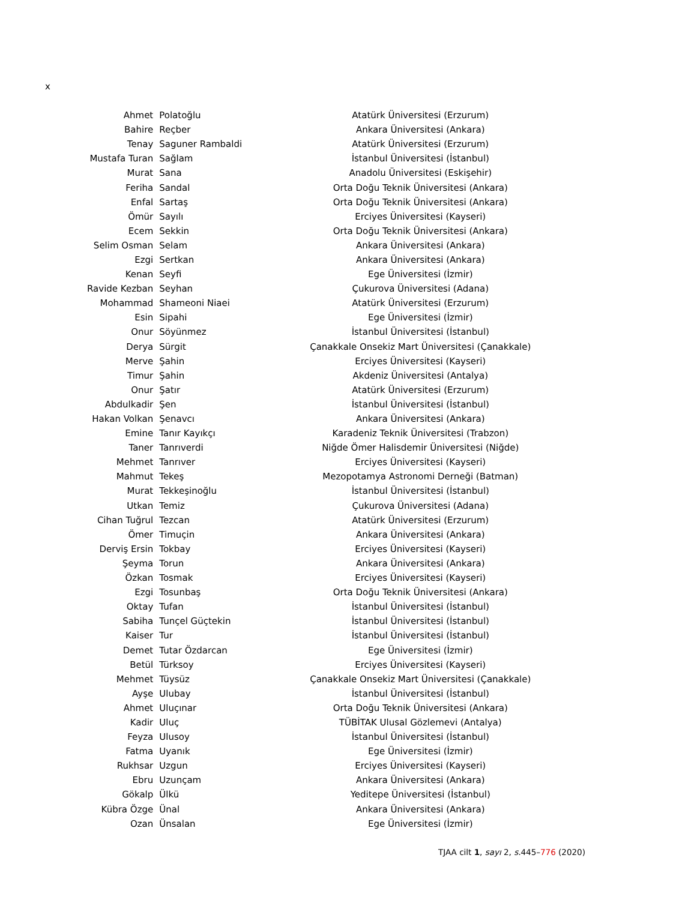x
| Ahmet | Polatoğlu | Atatürk Üniversitesi (Erzurum) |
| Bahire | Reçber | Ankara Üniversitesi (Ankara) |
| Tenay | Saguner Rambaldi | Atatürk Üniversitesi (Erzurum) |
| Mustafa Turan | Sağlam | İstanbul Üniversitesi (İstanbul) |
| Murat | Sana | Anadolu Üniversitesi (Eskişehir) |
| Feriha | Sandal | Orta Doğu Teknik Üniversitesi (Ankara) |
| Enfal | Sartaş | Orta Doğu Teknik Üniversitesi (Ankara) |
| Ömür | Sayılı | Erciyes Üniversitesi (Kayseri) |
| Ecem | Sekkin | Orta Doğu Teknik Üniversitesi (Ankara) |
| Selim Osman | Selam | Ankara Üniversitesi (Ankara) |
| Ezgi | Sertkan | Ankara Üniversitesi (Ankara) |
| Kenan | Seyfi | Ege Üniversitesi (İzmir) |
| Ravide Kezban | Seyhan | Çukurova Üniversitesi (Adana) |
| Mohammad | Shameoni Niaei | Atatürk Üniversitesi (Erzurum) |
| Esin | Sipahi | Ege Üniversitesi (İzmir) |
| Onur | Söyünmez | İstanbul Üniversitesi (İstanbul) |
| Derya | Sürgit | Çanakkale Onsekiz Mart Üniversitesi (Çanakkale) |
| Merve | Şahin | Erciyes Üniversitesi (Kayseri) |
| Timur | Şahin | Akdeniz Üniversitesi (Antalya) |
| Onur | Şatır | Atatürk Üniversitesi (Erzurum) |
| Abdulkadir | Şen | İstanbul Üniversitesi (İstanbul) |
| Hakan Volkan | Şenavcı | Ankara Üniversitesi (Ankara) |
| Emine | Tanır Kayıkçı | Karadeniz Teknik Üniversitesi (Trabzon) |
| Taner | Tanrıverdi | Niğde Ömer Halisdemir Üniversitesi (Niğde) |
| Mehmet | Tanrıver | Erciyes Üniversitesi (Kayseri) |
| Mahmut | Tekeş | Mezopotamya Astronomi Derneği (Batman) |
| Murat | Tekkeşinoğlu | İstanbul Üniversitesi (İstanbul) |
| Utkan | Temiz | Çukurova Üniversitesi (Adana) |
| Cihan Tuğrul | Tezcan | Atatürk Üniversitesi (Erzurum) |
| Ömer | Timuçin | Ankara Üniversitesi (Ankara) |
| Derviş Ersin | Tokbay | Erciyes Üniversitesi (Kayseri) |
| Şeyma | Torun | Ankara Üniversitesi (Ankara) |
| Özkan | Tosmak | Erciyes Üniversitesi (Kayseri) |
| Ezgi | Tosunbaş | Orta Doğu Teknik Üniversitesi (Ankara) |
| Oktay | Tufan | İstanbul Üniversitesi (İstanbul) |
| Sabiha | Tunçel Güçtekin | İstanbul Üniversitesi (İstanbul) |
| Kaiser | Tur | İstanbul Üniversitesi (İstanbul) |
| Demet | Tutar Özdarcan | Ege Üniversitesi (İzmir) |
| Betül | Türksoy | Erciyes Üniversitesi (Kayseri) |
| Mehmet | Tüysüz | Çanakkale Onsekiz Mart Üniversitesi (Çanakkale) |
| Ayşe | Ulubay | İstanbul Üniversitesi (İstanbul) |
| Ahmet | Uluçınar | Orta Doğu Teknik Üniversitesi (Ankara) |
| Kadir | Uluç | TÜBİTAK Ulusal Gözlemevi (Antalya) |
| Feyza | Ulusoy | İstanbul Üniversitesi (İstanbul) |
| Fatma | Uyanık | Ege Üniversitesi (İzmir) |
| Rukhsar | Uzgun | Erciyes Üniversitesi (Kayseri) |
| Ebru | Uzunçam | Ankara Üniversitesi (Ankara) |
| Gökalp | Ülkü | Yeditepe Üniversitesi (İstanbul) |
| Kübra Özge | Ünal | Ankara Üniversitesi (Ankara) |
| Ozan | Ünsalan | Ege Üniversitesi (İzmir) |
TJAA cilt 1, sayı 2, s. 445–776 (2020)